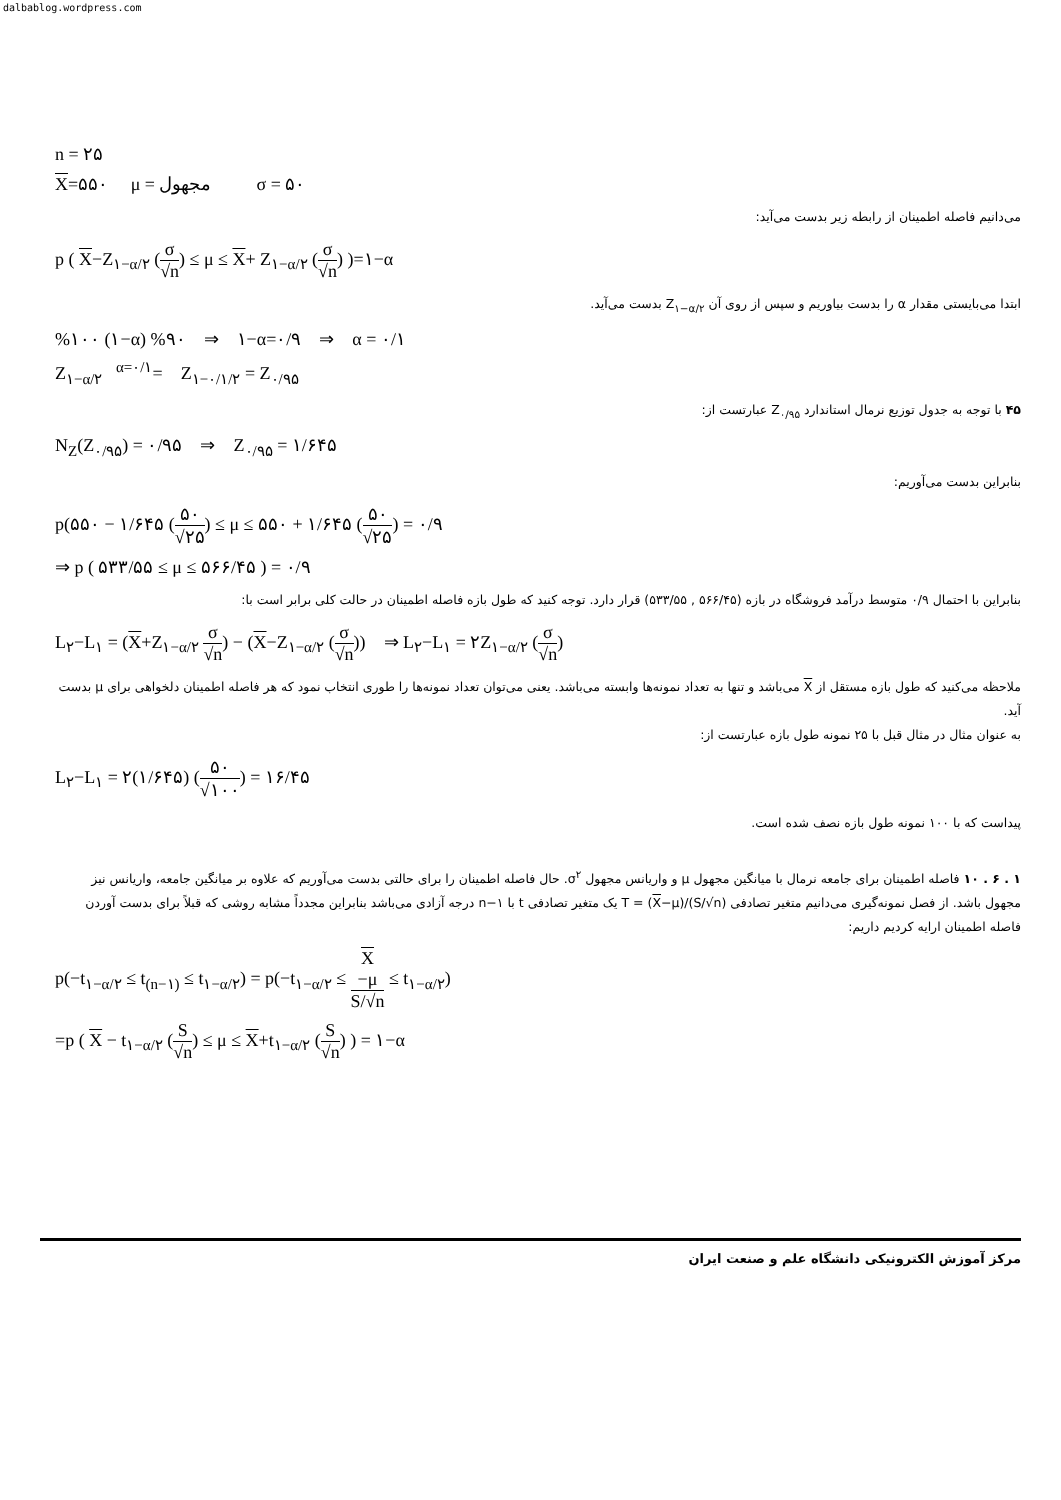dalbablog.wordpress.com
n = ۲۵
X=۵۵۰ μ = مجهول σ = ۵۰
می‌دانیم فاصله اطمینان از رابطه زیر بدست می‌آید:
p ( X−Z<sub>۱−α/۲</sub> (σ √n) ≤ μ ≤ X+ Z<sub>۱−α/۲</sub> (σ √n) )=۱−α
ابتدا می‌بایستی مقدار α را بدست بیاوریم و سپس از روی آن Z<sub>۱−α/۲</sub> بدست می‌آید.
%۱۰۰ (۱−α) %۹۰ ⇒ ۱−α=۰/۹ ⇒ α = ۰/۱
Z<sub>۱−α/۲</sub> <sup>α=۰/۱</sup>= Z<sub>۱−۰/۱/۲</sub> = Z<sub>۰/۹۵</sub>
۴۵ با توجه به جدول توزیع نرمال استاندارد Z<sub>۰/۹۵</sub> عبارتست از:
N<sub>Z</sub>(Z<sub>۰/۹۵</sub>) = ۰/۹۵ ⇒ Z<sub>۰/۹۵</sub> = ۱/۶۴۵
بنابراین بدست می‌آوریم:
p(۵۵۰ − ۱/۶۴۵ (۵۰ √۲۵) ≤ μ ≤ ۵۵۰ + ۱/۶۴۵ (۵۰ √۲۵) = ۰/۹
⇒ p ( ۵۳۳/۵۵ ≤ μ ≤ ۵۶۶/۴۵ ) = ۰/۹
بنابراین با احتمال ۰/۹ متوسط درآمد فروشگاه در بازه (۵۶۶/۴۵ , ۵۳۳/۵۵) قرار دارد. توجه کنید که طول بازه فاصله اطمینان در حالت کلی برابر است با:
L<sub>۲</sub>−L<sub>۱</sub> = (X+Z<sub>۱−α/۲</sub> σ √n) − (X−Z<sub>۱−α/۲</sub> (σ √n)) ⇒ L<sub>۲</sub>−L<sub>۱</sub> = ۲Z<sub>۱−α/۲</sub> (σ √n)
ملاحظه می‌کنید که طول بازه مستقل از X می‌باشد و تنها به تعداد نمونه‌ها وابسته می‌باشد. یعنی می‌توان تعداد نمونه‌ها را طوری انتخاب نمود که هر فاصله اطمینان دلخواهی برای μ بدست آید.
به عنوان مثال در مثال قبل با ۲۵ نمونه طول بازه عبارتست از:
L<sub>۲</sub>−L<sub>۱</sub> = ۲(۱/۶۴۵) (۵۰ √۱۰۰) = ۱۶/۴۵
پیداست که با ۱۰۰ نمونه طول بازه نصف شده است.
۱ . ۶ . ۱۰ فاصله اطمینان برای جامعه نرمال با میانگین مجهول μ و واریانس مجهول σ<sup>۲</sup>. حال فاصله اطمینان را برای حالتی بدست می‌آوریم که علاوه بر میانگین جامعه، واریانس نیز مجهول باشد. از فصل نمونه‌گیری می‌دانیم متغیر تصادفی T = (X−μ)/(S/√n) یک متغیر تصادفی t با n−۱ درجه آزادی می‌باشد بنابراین مجدداً مشابه روشی که قبلاً برای بدست آوردن فاصله اطمینان ارایه کردیم داریم:
p(−t<sub>۱−α/۲</sub> ≤ t<sub>(n−۱)</sub> ≤ t<sub>۱−α/۲</sub>) = p(−t<sub>۱−α/۲</sub> ≤ X
−μ S/√n ≤ t<sub>۱−α/۲</sub>)
=p ( X − t<sub>۱−α/۲</sub> (S √n) ≤ μ ≤ X+t<sub>۱−α/۲</sub> (S √n) ) = ۱−α
مرکز آموزش الکترونیکی دانشگاه علم و صنعت ایران